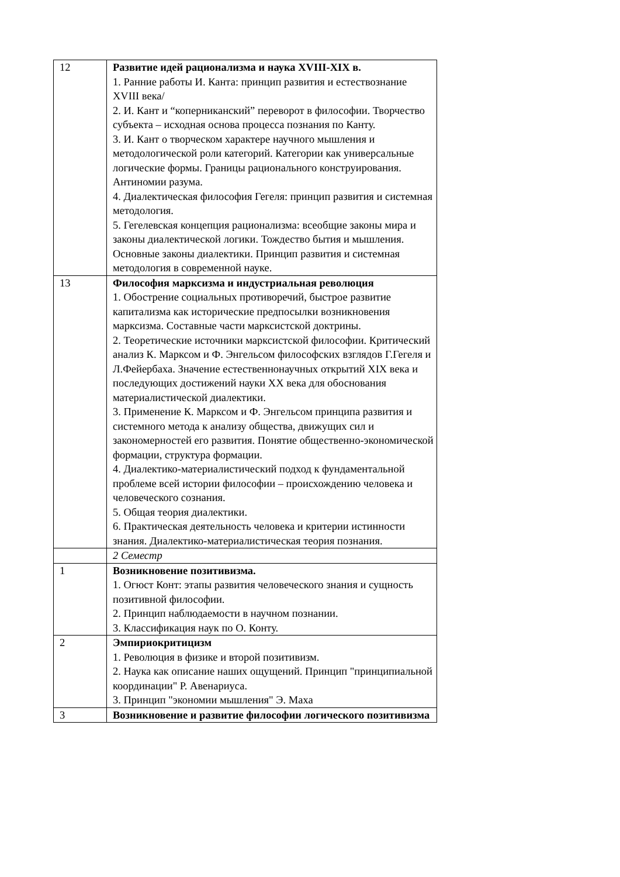| 12 | Развитие идей рационализма и наука XVIII-XIX в. 1. Ранние работы И. Канта: принцип развития и естествознание XVIII века/ 2. И. Кант и “коперниканский” переворот в философии. Творчество субъекта – исходная основа процесса познания по Канту. 3. И. Кант о творческом характере научного мышления и методологической роли категорий. Категории как универсальные логические формы. Границы рационального конструирования. Антиномии разума. 4. Диалектическая философия Гегеля: принцип развития и системная методология. 5. Гегелевская концепция рационализма: всеобщие законы мира и законы диалектической логики. Тождество бытия и мышления. Основные законы диалектики. Принцип развития и системная методология в современной науке. |
| 13 | Философия марксизма и индустриальная революция 1. Обострение социальных противоречий, быстрое развитие капитализма как исторические предпосылки возникновения марксизма. Составные части марксистской доктрины. 2. Теоретические источники марксистской философии. Критический анализ К. Марксом и Ф. Энгельсом философских взглядов Г.Гегеля и Л.Фейербаха. Значение естественнонаучных открытий XIX века и последующих достижений науки XX века для обоснования материалистической диалектики. 3. Применение К. Марксом и Ф. Энгельсом принципа развития и системного метода к анализу общества, движущих сил и закономерностей его развития. Понятие общественно-экономической формации, структура формации. 4. Диалектико-материалистический подход к фундаментальной проблеме всей истории философии – происхождению человека и человеческого сознания. 5. Общая теория диалектики. 6. Практическая деятельность человека и критерии истинности знания. Диалектико-материалистическая теория познания. |
| | 2 Семестр |
| 1 | Возникновение позитивизма. 1. Огюст Конт: этапы развития человеческого знания и сущность позитивной философии. 2. Принцип наблюдаемости в научном познании. 3. Классификация наук по О. Конту. |
| 2 | Эмпириокритицизм 1. Революция в физике и второй позитивизм. 2. Наука как описание наших ощущений. Принцип "принципиальной координации" Р. Авенариуса. 3. Принцип "экономии мышления" Э. Маха |
| 3 | Возникновение и развитие философии логического позитивизма |